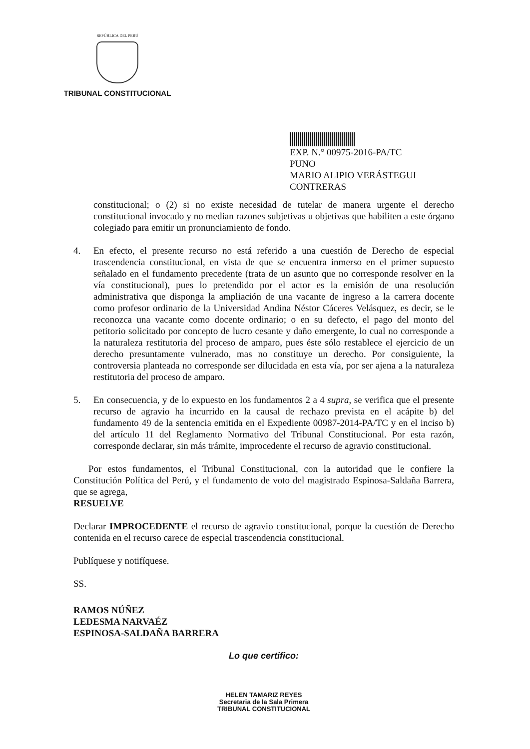REPÚBLICA DEL PERÚ
TRIBUNAL CONSTITUCIONAL
EXP. N.° 00975-2016-PA/TC
PUNO
MARIO ALIPIO VERÁSTEGUI CONTRERAS
constitucional; o (2) si no existe necesidad de tutelar de manera urgente el derecho constitucional invocado y no median razones subjetivas u objetivas que habiliten a este órgano colegiado para emitir un pronunciamiento de fondo.
4. En efecto, el presente recurso no está referido a una cuestión de Derecho de especial trascendencia constitucional, en vista de que se encuentra inmerso en el primer supuesto señalado en el fundamento precedente (trata de un asunto que no corresponde resolver en la vía constitucional), pues lo pretendido por el actor es la emisión de una resolución administrativa que disponga la ampliación de una vacante de ingreso a la carrera docente como profesor ordinario de la Universidad Andina Néstor Cáceres Velásquez, es decir, se le reconozca una vacante como docente ordinario; o en su defecto, el pago del monto del petitorio solicitado por concepto de lucro cesante y daño emergente, lo cual no corresponde a la naturaleza restitutoria del proceso de amparo, pues éste sólo restablece el ejercicio de un derecho presuntamente vulnerado, mas no constituye un derecho. Por consiguiente, la controversia planteada no corresponde ser dilucidada en esta vía, por ser ajena a la naturaleza restitutoria del proceso de amparo.
5. En consecuencia, y de lo expuesto en los fundamentos 2 a 4 supra, se verifica que el presente recurso de agravio ha incurrido en la causal de rechazo prevista en el acápite b) del fundamento 49 de la sentencia emitida en el Expediente 00987-2014-PA/TC y en el inciso b) del artículo 11 del Reglamento Normativo del Tribunal Constitucional. Por esta razón, corresponde declarar, sin más trámite, improcedente el recurso de agravio constitucional.
Por estos fundamentos, el Tribunal Constitucional, con la autoridad que le confiere la Constitución Política del Perú, y el fundamento de voto del magistrado Espinosa-Saldaña Barrera, que se agrega,
RESUELVE
Declarar IMPROCEDENTE el recurso de agravio constitucional, porque la cuestión de Derecho contenida en el recurso carece de especial trascendencia constitucional.
Publíquese y notifíquese.
SS.
RAMOS NÚÑEZ
LEDESMA NARVAÉZ
ESPINOSA-SALDAÑA BARRERA
Lo que certifico:
HELEN TAMARIZ REYES
Secretaria de la Sala Primera
TRIBUNAL CONSTITUCIONAL